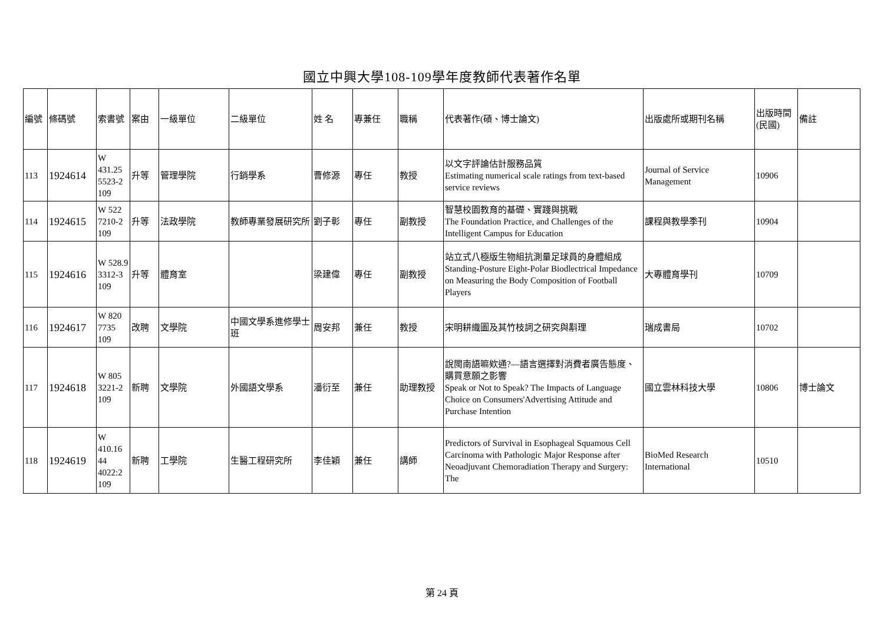國立中興大學108-109學年度教師代表著作名單
| 編號 | 條碼號 | 索書號 | 案由 | 一級單位 | 二級單位 | 姓 名 | 專兼任 | 職稱 | 代表著作(碩、博士論文) | 出版處所或期刊名稱 | 出版時間(民國) | 備註 |
| --- | --- | --- | --- | --- | --- | --- | --- | --- | --- | --- | --- | --- |
| 113 | 1924614 | W 431.25 5523-2 109 | 升等 | 管理學院 | 行銷學系 | 曹修源 | 專任 | 教授 | 以文字評論估計服務品質 Estimating numerical scale ratings from text-based service reviews | Journal of Service Management | 10906 | |
| 114 | 1924615 | W 522 7210-2 109 | 升等 | 法政學院 | 教師專業發展研究所 | 劉子彰 | 專任 | 副教授 | 智慧校園教育的基礎、實踐與挑戰 The Foundation Practice, and Challenges of the Intelligent Campus for Education | 課程與教學季刊 | 10904 | |
| 115 | 1924616 | W 528.9 3312-3 109 | 升等 | 體育室 | | 梁建偉 | 專任 | 副教授 | 站立式八極版生物組抗測量足球員的身體組成 Standing-Posture Eight-Polar Biodlectrical Impedance on Measuring the Body Composition of Football Players | 大專體育學刊 | 10709 | |
| 116 | 1924617 | W 820 7735 109 | 改聘 | 文學院 | 中國文學系進修學士班 | 周安邦 | 兼任 | 教授 | 宋明耕織圖及其竹枝詞之研究與斠理 | 瑞成書局 | 10702 | |
| 117 | 1924618 | W 805 3221-2 109 | 新聘 | 文學院 | 外國語文學系 | 潘衍至 | 兼任 | 助理教授 | 說閩南語嘛欸通?—語言選擇對消費者廣告態度、購買意願之影響 Speak or Not to Speak? The Impacts of Language Choice on Consumers'Advertising Attitude and Purchase Intention | 國立雲林科技大學 | 10806 | 博士論文 |
| 118 | 1924619 | W 410.16 44 4022:2 109 | 新聘 | 工學院 | 生醫工程研究所 | 李佳穎 | 兼任 | 講師 | Predictors of Survival in Esophageal Squamous Cell Carcinoma with Pathologic Major Response after Neoadjuvant Chemoradiation Therapy and Surgery: The | BioMed Research International | 10510 | |
第 24 頁